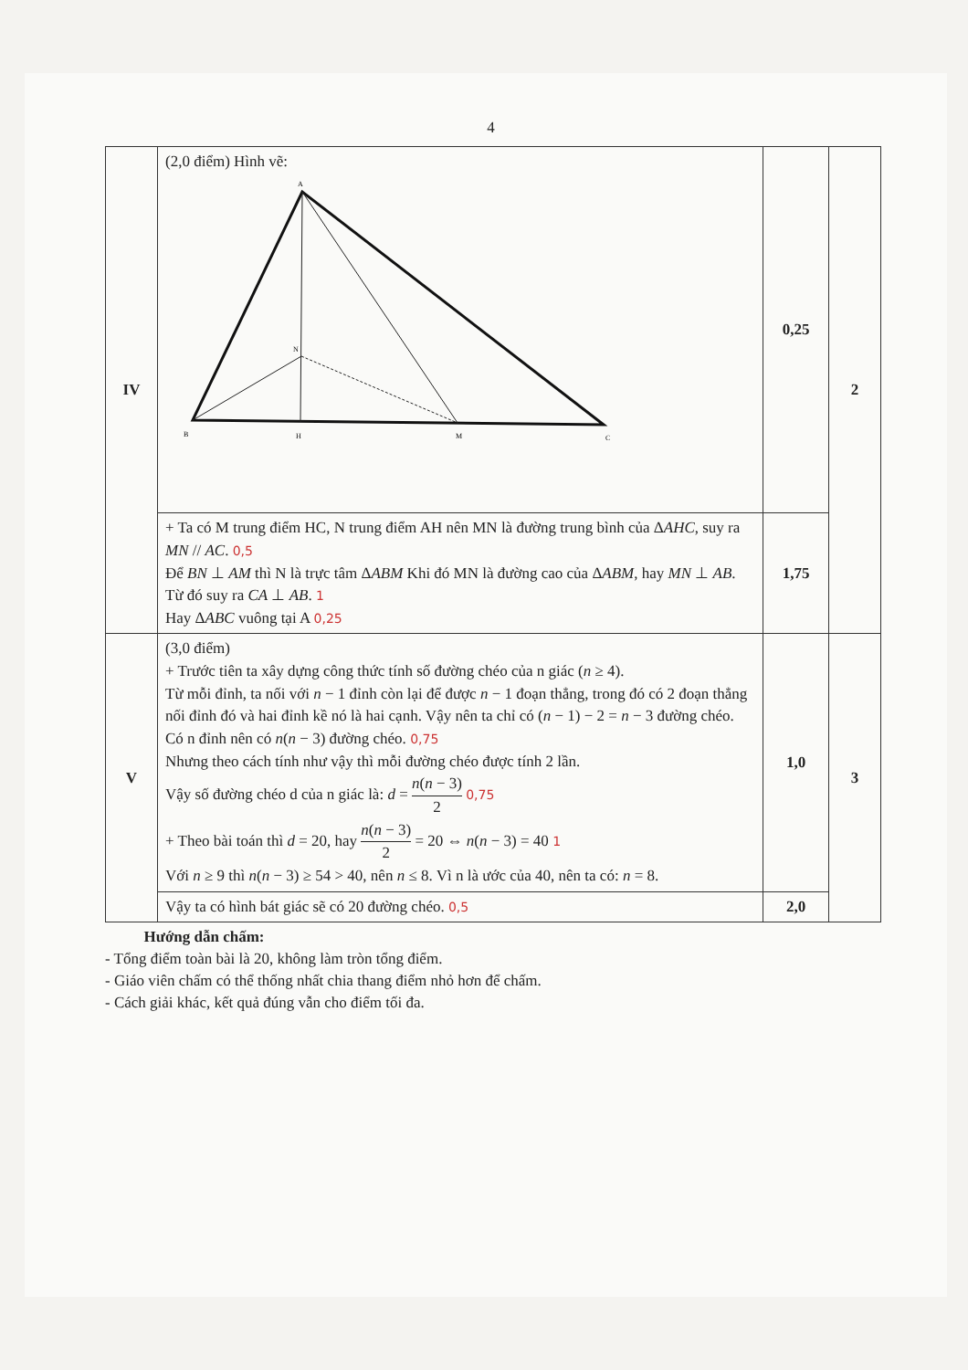4
| IV | (2,0 điểm) Hình vẽ: A N B H M C | 0,25 | 2 |
| | + Ta có M trung điểm HC, N trung điểm AH nên MN là đường trung bình của Δ AHC , suy ra MN // AC . 0,5 Để BN ⊥ AM thì N là trực tâm Δ ABM Khi đó MN là đường cao của Δ ABM , hay MN ⊥ AB . Từ đó suy ra CA ⊥ AB . 1 Hay Δ ABC vuông tại A 0,25 | 1,75 | |
| V | (3,0 điểm) + Trước tiên ta xây dựng công thức tính số đường chéo của n giác ( n ≥ 4). Từ mỗi đỉnh, ta nối với n − 1 đỉnh còn lại để được n − 1 đoạn thẳng, trong đó có 2 đoạn thẳng nối đỉnh đó và hai đỉnh kề nó là hai cạnh. Vậy nên ta chỉ có ( n − 1) − 2 = n − 3 đường chéo. Có n đỉnh nên có n ( n − 3) đường chéo. 0,75 Nhưng theo cách tính như vậy thì mỗi đường chéo được tính 2 lần. Vậy số đường chéo d của n giác là: d = n ( n − 3) 2 0,75 + Theo bài toán thì d = 20, hay n ( n − 3) 2 = 20 ⇔ n ( n − 3) = 40 1 Với n ≥ 9 thì n ( n − 3) ≥ 54 > 40, nên n ≤ 8. Vì n là ước của 40, nên ta có: n = 8. | 1,0 | 3 |
| | Vậy ta có hình bát giác sẽ có 20 đường chéo. 0,5 | 2,0 | |
Hướng dẫn chấm:
- Tổng điểm toàn bài là 20, không làm tròn tổng điểm.
- Giáo viên chấm có thể thống nhất chia thang điểm nhỏ hơn để chấm.
- Cách giải khác, kết quả đúng vẫn cho điểm tối đa.